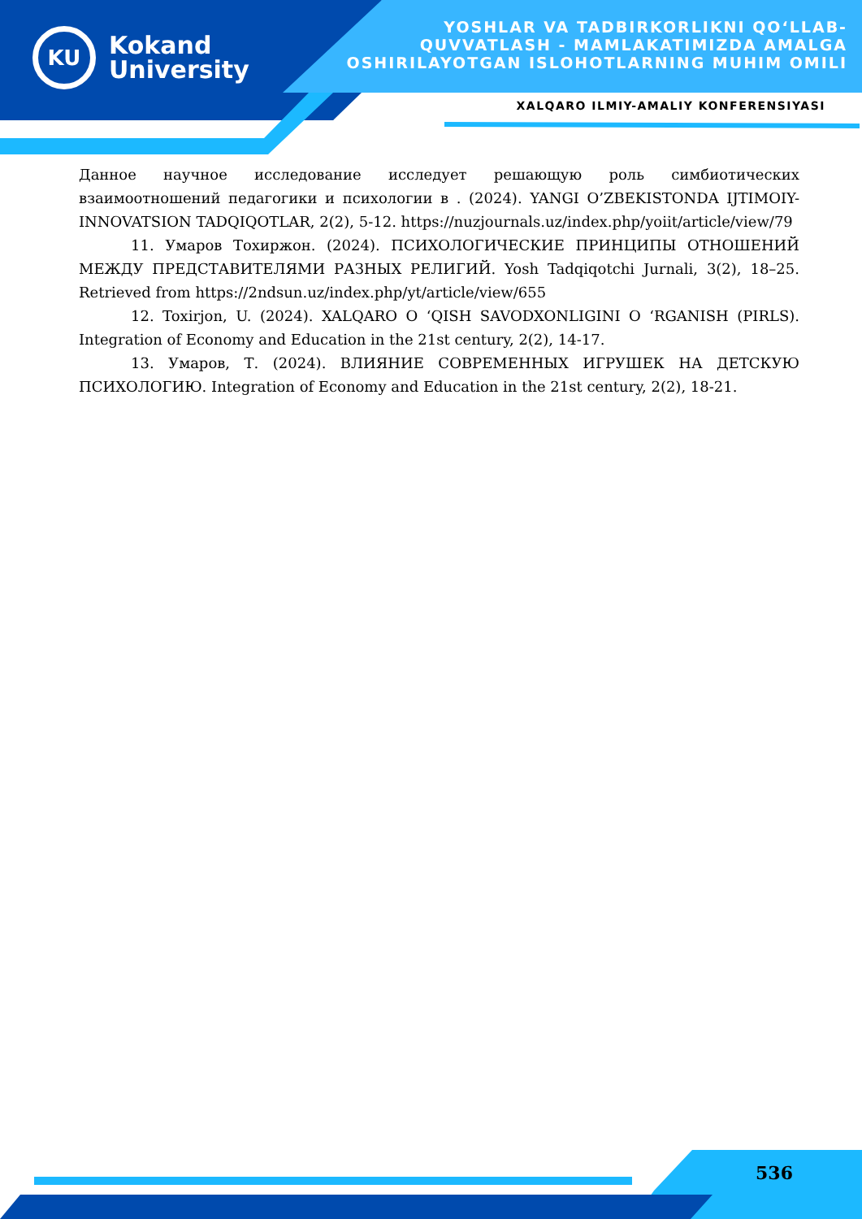KU
Kokand
University
YOSHLAR VA TADBIRKORLIKNI QO‘LLAB-QUVVATLASH - MAMLAKATIMIZDA AMALGA OSHIRILAYOTGAN ISLOHOTLARNING MUHIM OMILI
XALQARO ILMIY-AMALIY KONFERENSIYASI
Данное научное исследование исследует решающую роль симбиотических взаимоотношений педагогики и психологии в . (2024). YANGI O’ZBEKISTONDA IJTIMOIY-INNOVATSION TADQIQOTLAR, 2(2), 5-12. https://nuzjournals.uz/index.php/yoiit/article/view/79
11. Умаров Тохиржон. (2024). ПСИХОЛОГИЧЕСКИЕ ПРИНЦИПЫ ОТНОШЕНИЙ МЕЖДУ ПРЕДСТАВИТЕЛЯМИ РАЗНЫХ РЕЛИГИЙ. Yosh Tadqiqotchi Jurnali, 3(2), 18–25. Retrieved from https://2ndsun.uz/index.php/yt/article/view/655
12. Toxirjon, U. (2024). XALQARO O ‘QISH SAVODXONLIGINI O ‘RGANISH (PIRLS). Integration of Economy and Education in the 21st century, 2(2), 14-17.
13. Умаров, Т. (2024). ВЛИЯНИЕ СОВРЕМЕННЫХ ИГРУШЕК НА ДЕТСКУЮ ПСИХОЛОГИЮ. Integration of Economy and Education in the 21st century, 2(2), 18-21.
536